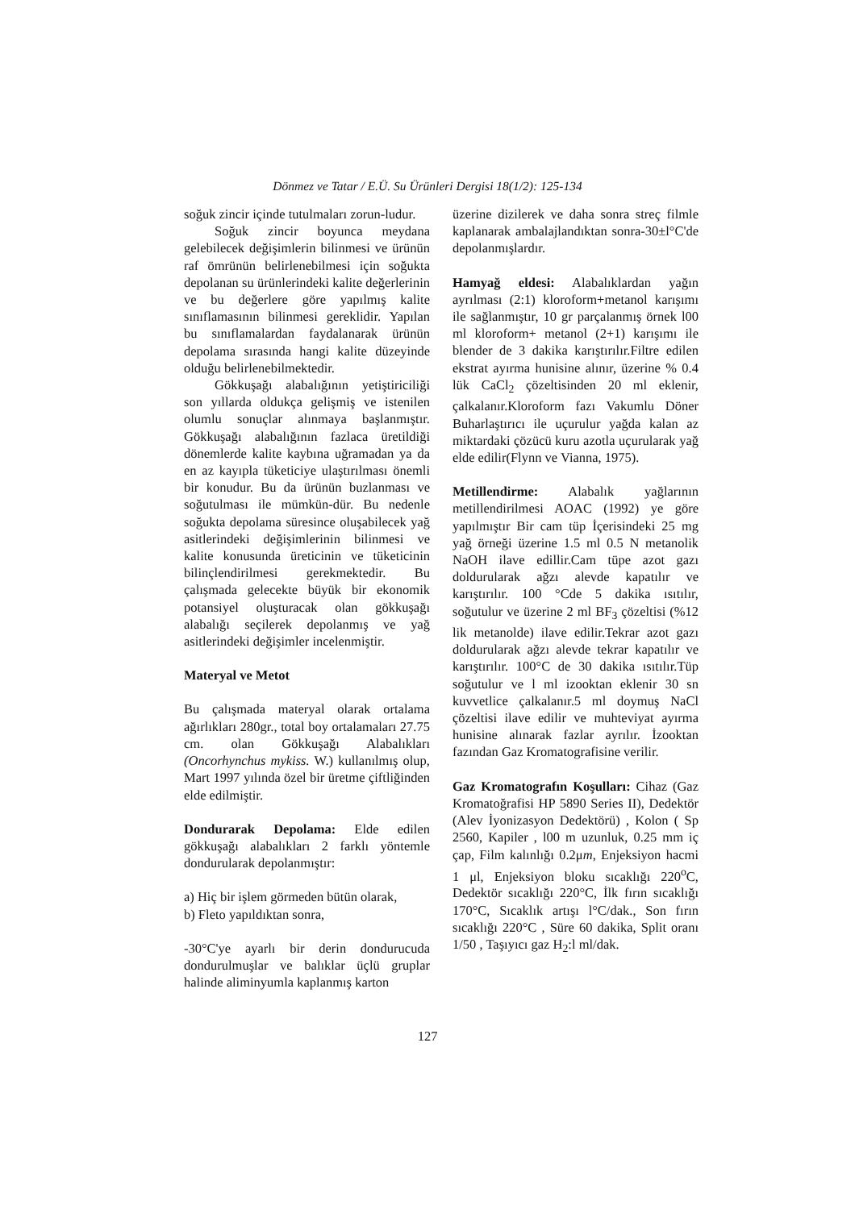Dönmez ve Tatar / E.Ü. Su Ürünleri Dergisi 18(1/2): 125-134
soğuk zincir içinde tutulmaları zorun-ludur.
Soğuk zincir boyunca meydana gelebilecek değişimlerin bilinmesi ve ürünün raf ömrünün belirlenebilmesi için soğukta depolanan su ürünlerindeki kalite değerlerinin ve bu değerlere göre yapılmış kalite sınıflamasının bilinmesi gereklidir. Yapılan bu sınıflamalardan faydalanarak ürünün depolama sırasında hangi kalite düzeyinde olduğu belirlenebilmektedir.
Gökkuşağı alabalığının yetiştiriciliği son yıllarda oldukça gelişmiş ve istenilen olumlu sonuçlar alınmaya başlanmıştır. Gökkuşağı alabalığının fazlaca üretildiği dönemlerde kalite kaybına uğramadan ya da en az kayıpla tüketiciye ulaştırılması önemli bir konudur. Bu da ürünün buzlanması ve soğutulması ile mümkün-dür. Bu nedenle soğukta depolama süresince oluşabilecek yağ asitlerindeki değişimlerinin bilinmesi ve kalite konusunda üreticinin ve tüketicinin bilinçlendirilmesi gerekmektedir. Bu çalışmada gelecekte büyük bir ekonomik potansiyel oluşturacak olan gökkuşağı alabalığı seçilerek depolanmış ve yağ asitlerindeki değişimler incelenmiştir.
Materyal ve Metot
Bu çalışmada materyal olarak ortalama ağırlıkları 280gr., total boy ortalamaları 27.75 cm. olan Gökkuşağı Alabalıkları (Oncorhynchus mykiss. W.) kullanılmış olup, Mart 1997 yılında özel bir üretme çiftliğinden elde edilmiştir.
Dondurarak Depolama: Elde edilen gökkuşağı alabalıkları 2 farklı yöntemle dondurularak depolanmıştır:
a) Hiç bir işlem görmeden bütün olarak,
b) Fleto yapıldıktan sonra,
-30°C'ye ayarlı bir derin dondurucuda dondurulmuşlar ve balıklar üçlü gruplar halinde aliminyumla kaplanmış karton
üzerine dizilerek ve daha sonra streç filmle kaplanarak ambalajlandıktan sonra-30±l°C'de depolanmışlardır.
Hamyağ eldesi: Alabalıklardan yağın ayrılması (2:1) kloroform+metanol karışımı ile sağlanmıştır, 10 gr parçalanmış örnek l00 ml kloroform+ metanol (2+1) karışımı ile blender de 3 dakika karıştırılır.Filtre edilen ekstrat ayırma hunisine alınır, üzerine % 0.4 lük CaCl<sub>2</sub> çözeltisinden 20 ml eklenir, çalkalanır.Kloroform fazı Vakumlu Döner Buharlaştırıcı ile uçurulur yağda kalan az miktardaki çözücü kuru azotla uçurularak yağ elde edilir(Flynn ve Vianna, 1975).
Metillendirme: Alabalık yağlarının metillendirilmesi AOAC (1992) ye göre yapılmıştır Bir cam tüp İçerisindeki 25 mg yağ örneği üzerine 1.5 ml 0.5 N metanolik NaOH ilave edillir.Cam tüpe azot gazı doldurularak ağzı alevde kapatılır ve karıştırılır. 100 °Cde 5 dakika ısıtılır, soğutulur ve üzerine 2 ml BF<sub>3</sub> çözeltisi (%12 lik metanolde) ilave edilir.Tekrar azot gazı doldurularak ağzı alevde tekrar kapatılır ve karıştırılır. 100°C de 30 dakika ısıtılır.Tüp soğutulur ve l ml izooktan eklenir 30 sn kuvvetlice çalkalanır.5 ml doymuş NaCl çözeltisi ilave edilir ve muhteviyat ayırma hunisine alınarak fazlar ayrılır. İzooktan fazından Gaz Kromatografisine verilir.
Gaz Kromatografın Koşulları: Cihaz (Gaz Kromatoğrafisi HP 5890 Series II), Dedektör (Alev İyonizasyon Dedektörü) , Kolon ( Sp 2560, Kapiler , l00 m uzunluk, 0.25 mm iç çap, Film kalınlığı 0.2μm, Enjeksiyon hacmi 1 μl, Enjeksiyon bloku sıcaklığı 220<sup>o</sup>C, Dedektör sıcaklığı 220°C, İlk fırın sıcaklığı 170°C, Sıcaklık artışı l°C/dak., Son fırın sıcaklığı 220°C , Süre 60 dakika, Split oranı 1/50 , Taşıyıcı gaz H<sub>2</sub>:l ml/dak.
127